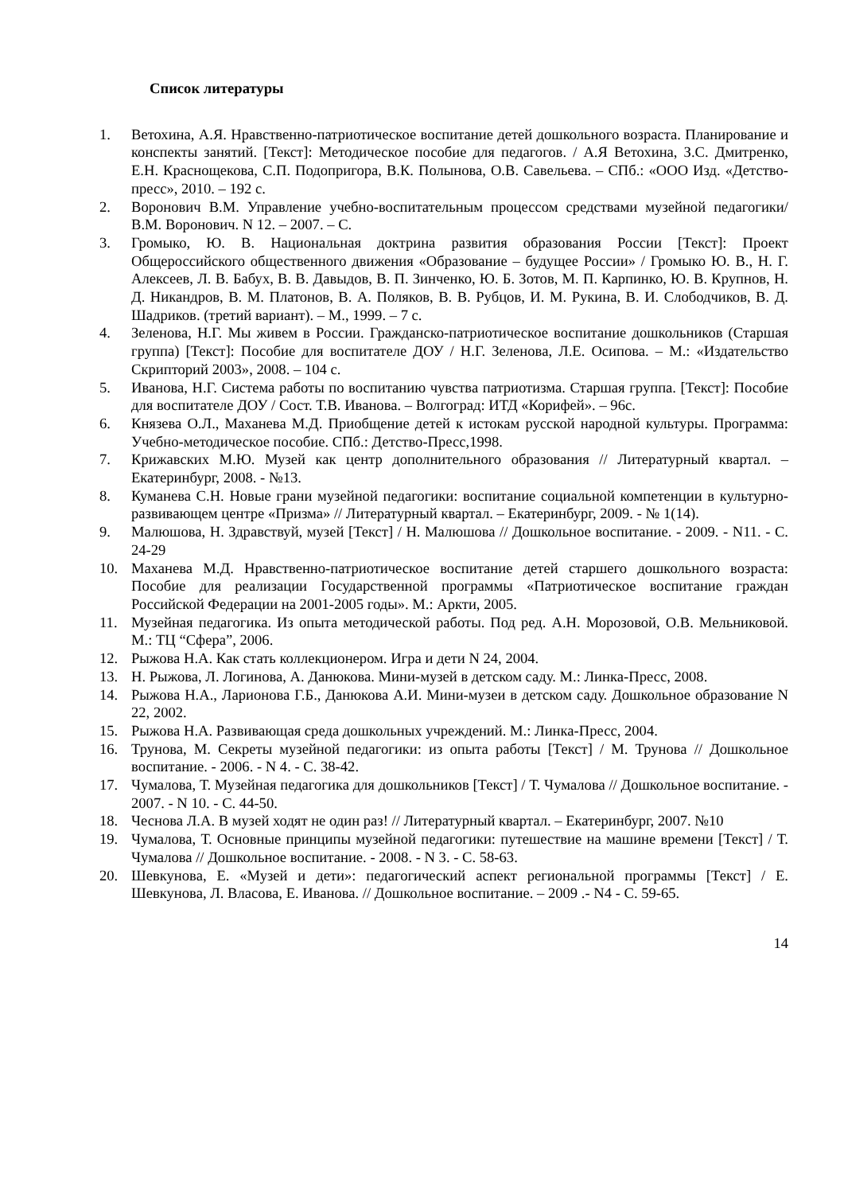Список литературы
1. Ветохина, А.Я. Нравственно-патриотическое воспитание детей дошкольного возраста. Планирование и конспекты занятий. [Текст]: Методическое пособие для педагогов. / А.Я Ветохина, З.С. Дмитренко, Е.Н. Краснощекова, С.П. Подопригора, В.К. Полынова, О.В. Савельева. – СПб.: «ООО Изд. «Детство-пресс», 2010. – 192 с.
2. Воронович В.М. Управление учебно-воспитательным процессом средствами музейной педагогики/ В.М. Воронович. N 12. – 2007. – С.
3. Громыко, Ю. В. Национальная доктрина развития образования России [Текст]: Проект Общероссийского общественного движения «Образование – будущее России» / Громыко Ю. В., Н. Г. Алексеев, Л. В. Бабух, В. В. Давыдов, В. П. Зинченко, Ю. Б. Зотов, М. П. Карпинко, Ю. В. Крупнов, Н. Д. Никандров, В. М. Платонов, В. А. Поляков, В. В. Рубцов, И. М. Рукина, В. И. Слободчиков, В. Д. Шадриков. (третий вариант). – М., 1999. – 7 с.
4. Зеленова, Н.Г. Мы живем в России. Гражданско-патриотическое воспитание дошкольников (Старшая группа) [Текст]: Пособие для воспитателе ДОУ / Н.Г. Зеленова, Л.Е. Осипова. – М.: «Издательство Скрипторий 2003», 2008. – 104 с.
5. Иванова, Н.Г. Система работы по воспитанию чувства патриотизма. Старшая группа. [Текст]: Пособие для воспитателе ДОУ / Сост. Т.В. Иванова. – Волгоград: ИТД «Корифей». – 96с.
6. Князева О.Л., Маханева М.Д. Приобщение детей к истокам русской народной культуры. Программа: Учебно-методическое пособие. СПб.: Детство-Пресс,1998.
7. Крижавских М.Ю. Музей как центр дополнительного образования // Литературный квартал. – Екатеринбург, 2008. - №13.
8. Куманева С.Н. Новые грани музейной педагогики: воспитание социальной компетенции в культурно-развивающем центре «Призма» // Литературный квартал. – Екатеринбург, 2009. - № 1(14).
9. Малюшова, Н. Здравствуй, музей [Текст] / Н. Малюшова // Дошкольное воспитание. - 2009. - N11. - С. 24-29
10. Маханева М.Д. Нравственно-патриотическое воспитание детей старшего дошкольного возраста: Пособие для реализации Государственной программы «Патриотическое воспитание граждан Российской Федерации на 2001-2005 годы». М.: Аркти, 2005.
11. Музейная педагогика. Из опыта методической работы. Под ред. А.Н. Морозовой, О.В. Мельниковой. М.: ТЦ “Сфера”, 2006.
12. Рыжова Н.А. Как стать коллекционером. Игра и дети N 24, 2004.
13. Н. Рыжова, Л. Логинова, А. Данюкова. Мини-музей в детском саду. М.: Линка-Пресс, 2008.
14. Рыжова Н.А., Ларионова Г.Б., Данюкова А.И. Мини-музеи в детском саду. Дошкольное образование N 22, 2002.
15. Рыжова Н.А. Развивающая среда дошкольных учреждений. М.: Линка-Пресс, 2004.
16. Трунова, М. Секреты музейной педагогики: из опыта работы [Текст] / М. Трунова // Дошкольное воспитание. - 2006. - N 4. - С. 38-42.
17. Чумалова, Т. Музейная педагогика для дошкольников [Текст] / Т. Чумалова // Дошкольное воспитание. - 2007. - N 10. - С. 44-50.
18. Чеснова Л.А. В музей ходят не один раз! // Литературный квартал. – Екатеринбург, 2007. №10
19. Чумалова, Т. Основные принципы музейной педагогики: путешествие на машине времени [Текст] / Т. Чумалова // Дошкольное воспитание. - 2008. - N 3. - С. 58-63.
20. Шевкунова, Е. «Музей и дети»: педагогический аспект региональной программы [Текст] / Е. Шевкунова, Л. Власова, Е. Иванова. // Дошкольное воспитание. – 2009 .- N4 - С. 59-65.
14